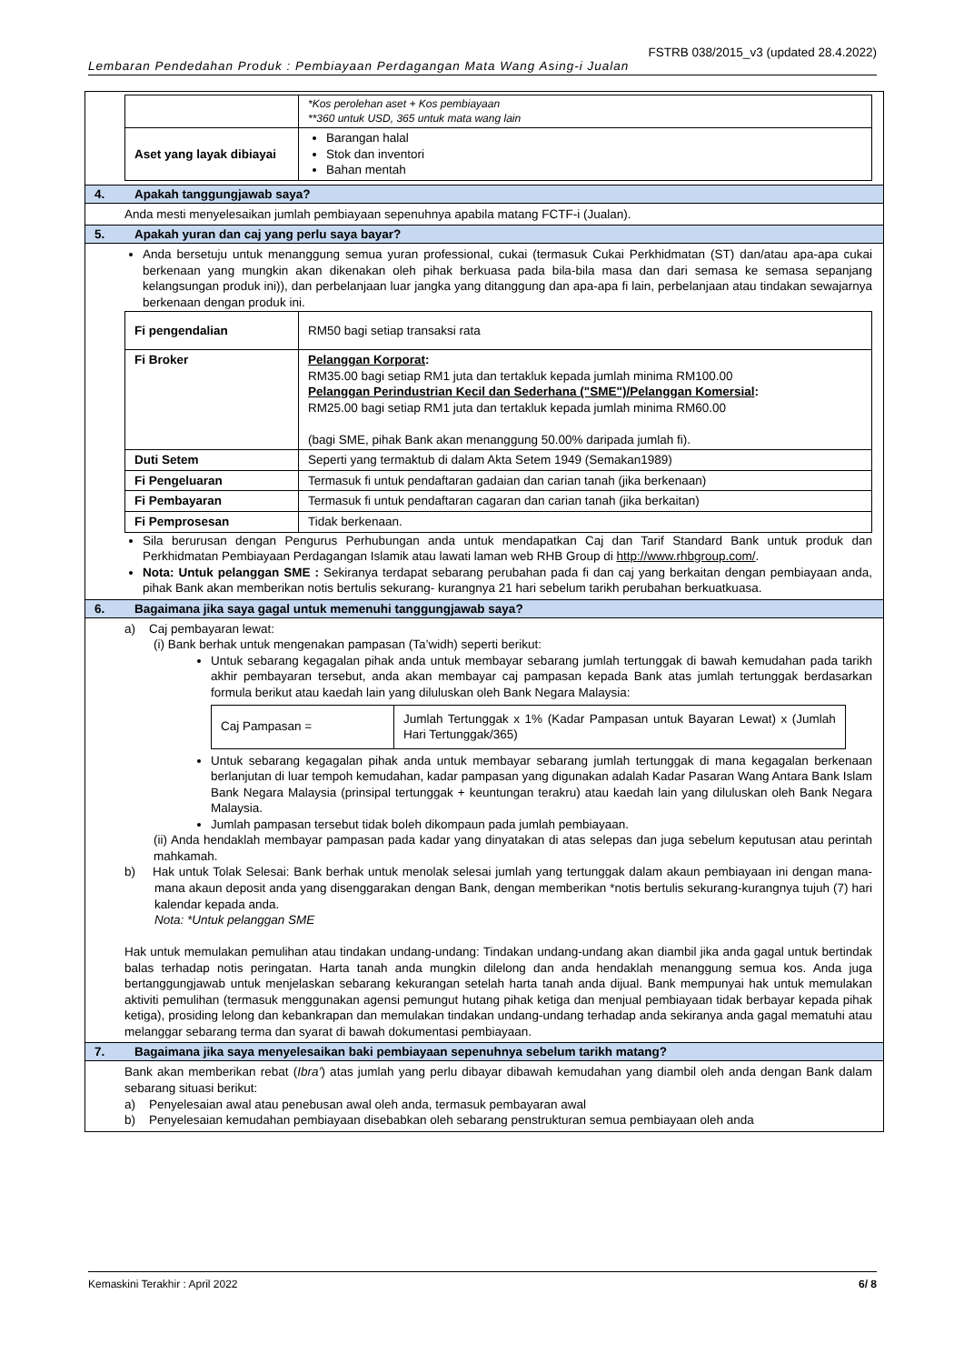FSTRB 038/2015_v3 (updated 28.4.2022)
Lembaran Pendedahan Produk : Pembiayaan Perdagangan Mata Wang Asing-i Jualan
| | *Kos perolehan aset + Kos pembiayaan **360 untuk USD, 365 untuk mata wang lain |
| Aset yang layak dibiayai | Barangan halal Stok dan inventori Bahan mentah |
4. Apakah tanggungjawab saya?
Anda mesti menyelesaikan jumlah pembiayaan sepenuhnya apabila matang FCTF-i (Jualan).
5. Apakah yuran dan caj yang perlu saya bayar?
Anda bersetuju untuk menanggung semua yuran professional, cukai (termasuk Cukai Perkhidmatan (ST) dan/atau apa-apa cukai berkenaan yang mungkin akan dikenakan oleh pihak berkuasa pada bila-bila masa dan dari semasa ke semasa sepanjang kelangsungan produk ini)), dan perbelanjaan luar jangka yang ditanggung dan apa-apa fi lain, perbelanjaan atau tindakan sewajarnya berkenaan dengan produk ini.
| Fi pengendalian | RM50 bagi setiap transaksi rata |
| Fi Broker | Pelanggan Korporat : RM35.00 bagi setiap RM1 juta dan tertakluk kepada jumlah minima RM100.00 Pelanggan Perindustrian Kecil dan Sederhana ("SME")/Pelanggan Komersial : RM25.00 bagi setiap RM1 juta dan tertakluk kepada jumlah minima RM60.00 (bagi SME, pihak Bank akan menanggung 50.00% daripada jumlah fi). |
| Duti Setem | Seperti yang termaktub di dalam Akta Setem 1949 (Semakan1989) |
| Fi Pengeluaran | Termasuk fi untuk pendaftaran gadaian dan carian tanah (jika berkenaan) |
| Fi Pembayaran | Termasuk fi untuk pendaftaran cagaran dan carian tanah (jika berkaitan) |
| Fi Pemprosesan | Tidak berkenaan. |
Sila berurusan dengan Pengurus Perhubungan anda untuk mendapatkan Caj dan Tarif Standard Bank untuk produk dan Perkhidmatan Pembiayaan Perdagangan Islamik atau lawati laman web RHB Group di http://www.rhbgroup.com/.
Nota: Untuk pelanggan SME : Sekiranya terdapat sebarang perubahan pada fi dan caj yang berkaitan dengan pembiayaan anda, pihak Bank akan memberikan notis bertulis sekurang- kurangnya 21 hari sebelum tarikh perubahan berkuatkuasa.
6. Bagaimana jika saya gagal untuk memenuhi tanggungjawab saya?
a) Caj pembayaran lewat:
(i) Bank berhak untuk mengenakan pampasan (Ta’widh) seperti berikut:
Untuk sebarang kegagalan pihak anda untuk membayar sebarang jumlah tertunggak di bawah kemudahan pada tarikh akhir pembayaran tersebut, anda akan membayar caj pampasan kepada Bank atas jumlah tertunggak berdasarkan formula berikut atau kaedah lain yang diluluskan oleh Bank Negara Malaysia:
| Caj Pampasan = | Jumlah Tertunggak x 1% (Kadar Pampasan untuk Bayaran Lewat) x (Jumlah Hari Tertunggak/365) |
Untuk sebarang kegagalan pihak anda untuk membayar sebarang jumlah tertunggak di mana kegagalan berkenaan berlanjutan di luar tempoh kemudahan, kadar pampasan yang digunakan adalah Kadar Pasaran Wang Antara Bank Islam Bank Negara Malaysia (prinsipal tertunggak + keuntungan terakru) atau kaedah lain yang diluluskan oleh Bank Negara Malaysia.
Jumlah pampasan tersebut tidak boleh dikompaun pada jumlah pembiayaan.
(ii) Anda hendaklah membayar pampasan pada kadar yang dinyatakan di atas selepas dan juga sebelum keputusan atau perintah mahkamah.
b) Hak untuk Tolak Selesai: Bank berhak untuk menolak selesai jumlah yang tertunggak dalam akaun pembiayaan ini dengan mana-mana akaun deposit anda yang disenggarakan dengan Bank, dengan memberikan *notis bertulis sekurang-kurangnya tujuh (7) hari kalendar kepada anda.
Nota: *Untuk pelanggan SME
Hak untuk memulakan pemulihan atau tindakan undang-undang: Tindakan undang-undang akan diambil jika anda gagal untuk bertindak balas terhadap notis peringatan. Harta tanah anda mungkin dilelong dan anda hendaklah menanggung semua kos. Anda juga bertanggungjawab untuk menjelaskan sebarang kekurangan setelah harta tanah anda dijual. Bank mempunyai hak untuk memulakan aktiviti pemulihan (termasuk menggunakan agensi pemungut hutang pihak ketiga dan menjual pembiayaan tidak berbayar kepada pihak ketiga), prosiding lelong dan kebankrapan dan memulakan tindakan undang-undang terhadap anda sekiranya anda gagal mematuhi atau melanggar sebarang terma dan syarat di bawah dokumentasi pembiayaan.
7. Bagaimana jika saya menyelesaikan baki pembiayaan sepenuhnya sebelum tarikh matang?
Bank akan memberikan rebat (Ibra’) atas jumlah yang perlu dibayar dibawah kemudahan yang diambil oleh anda dengan Bank dalam sebarang situasi berikut:
a) Penyelesaian awal atau penebusan awal oleh anda, termasuk pembayaran awal
b) Penyelesaian kemudahan pembiayaan disebabkan oleh sebarang penstrukturan semua pembiayaan oleh anda
Kemaskini Terakhir : April 2022 6/ 8